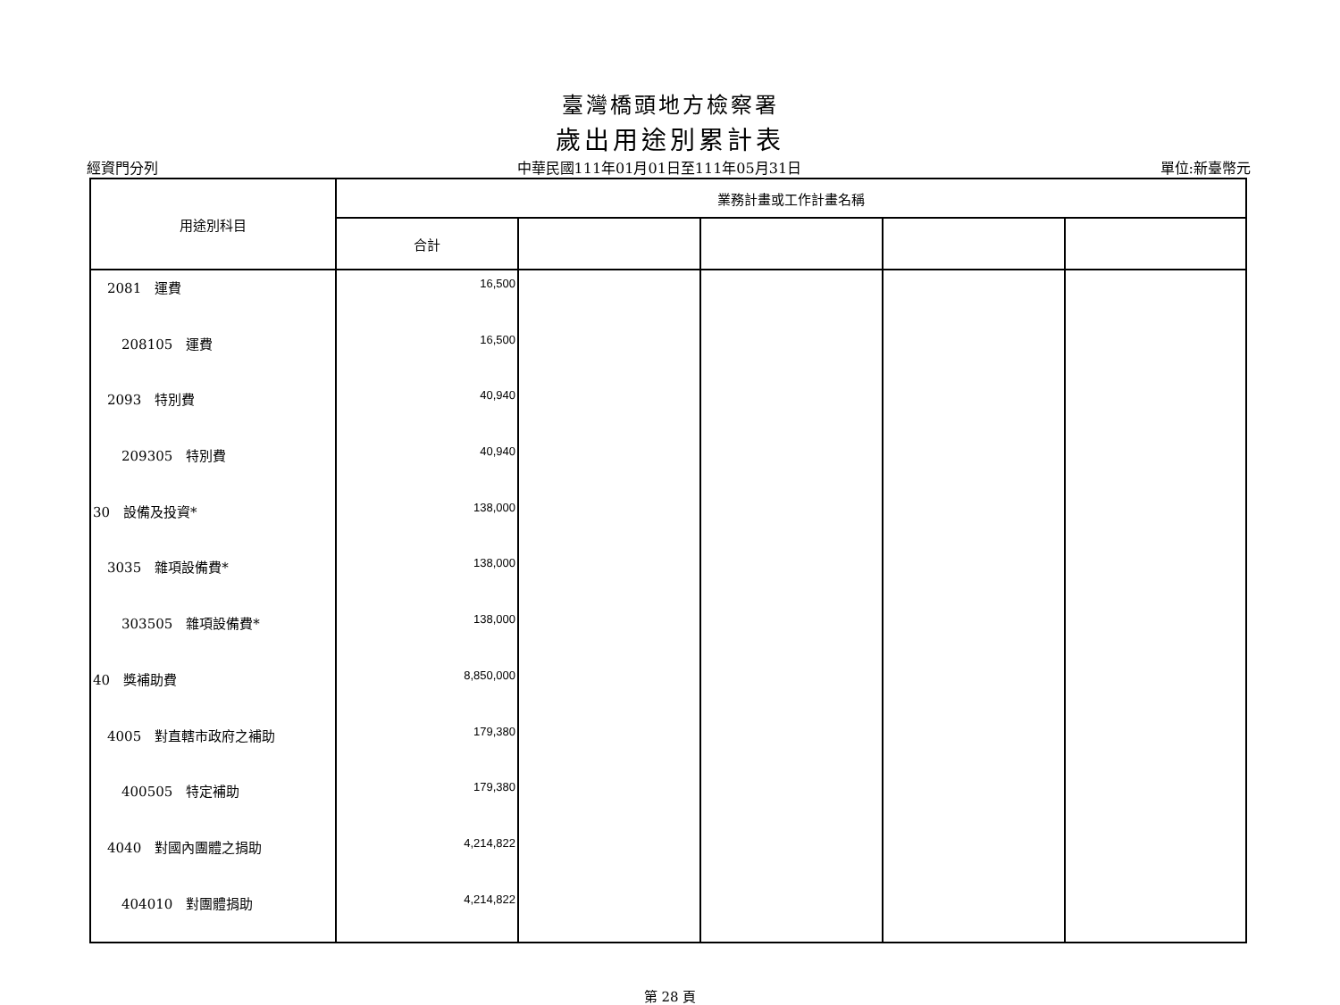臺灣橋頭地方檢察署
歲出用途別累計表
經資門分列 中華民國111年01月01日至111年05月31日 單位:新臺幣元
| 用途別科目 | 業務計畫或工作計畫名稱 | | | | |
| --- | --- | --- | --- | --- | --- |
| | 合計 | | | | |
| 2081 運費 | 16,500 | | | | |
| 208105 運費 | 16,500 | | | | |
| 2093 特別費 | 40,940 | | | | |
| 209305 特別費 | 40,940 | | | | |
| 30 設備及投資* | 138,000 | | | | |
| 3035 雜項設備費* | 138,000 | | | | |
| 303505 雜項設備費* | 138,000 | | | | |
| 40 獎補助費 | 8,850,000 | | | | |
| 4005 對直轄市政府之補助 | 179,380 | | | | |
| 400505 特定補助 | 179,380 | | | | |
| 4040 對國內團體之捐助 | 4,214,822 | | | | |
| 404010 對團體捐助 | 4,214,822 | | | | |
第 28 頁